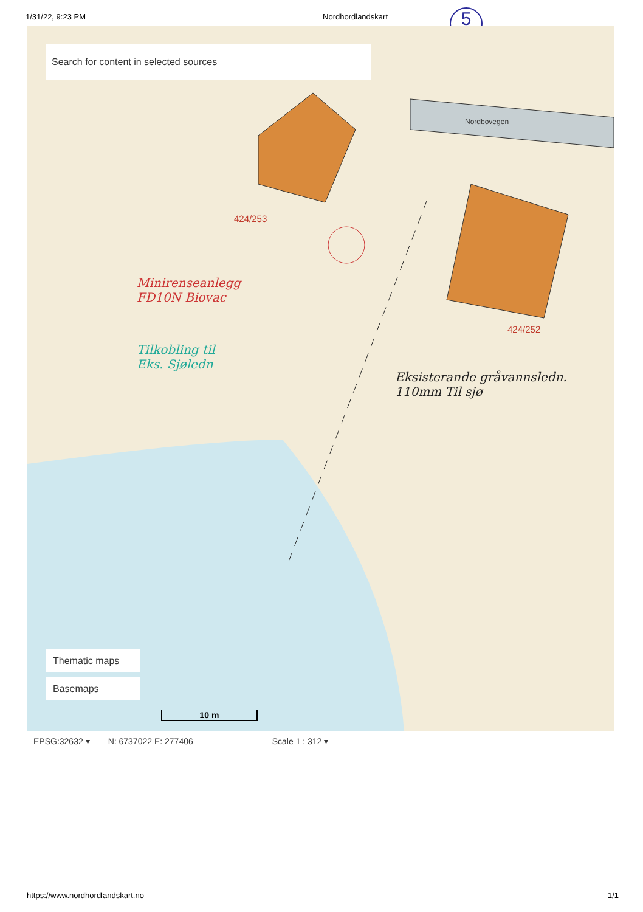1/31/22, 9:23 PM Nordhordlandskart
5
Search for content in selected sources
424/253
424/252
Nordbovegen
Minirenseanlegg
FD10N Biovac
Tilkobling til
Eks. Sjøledn
Eksisterande gråvannsledn.
110mm Til sjø
Thematic maps
Basemaps
10 m
EPSG:32632 ▾ N: 6737022 E: 277406 Scale 1 : 312 ▾
https://www.nordhordlandskart.no 1/1